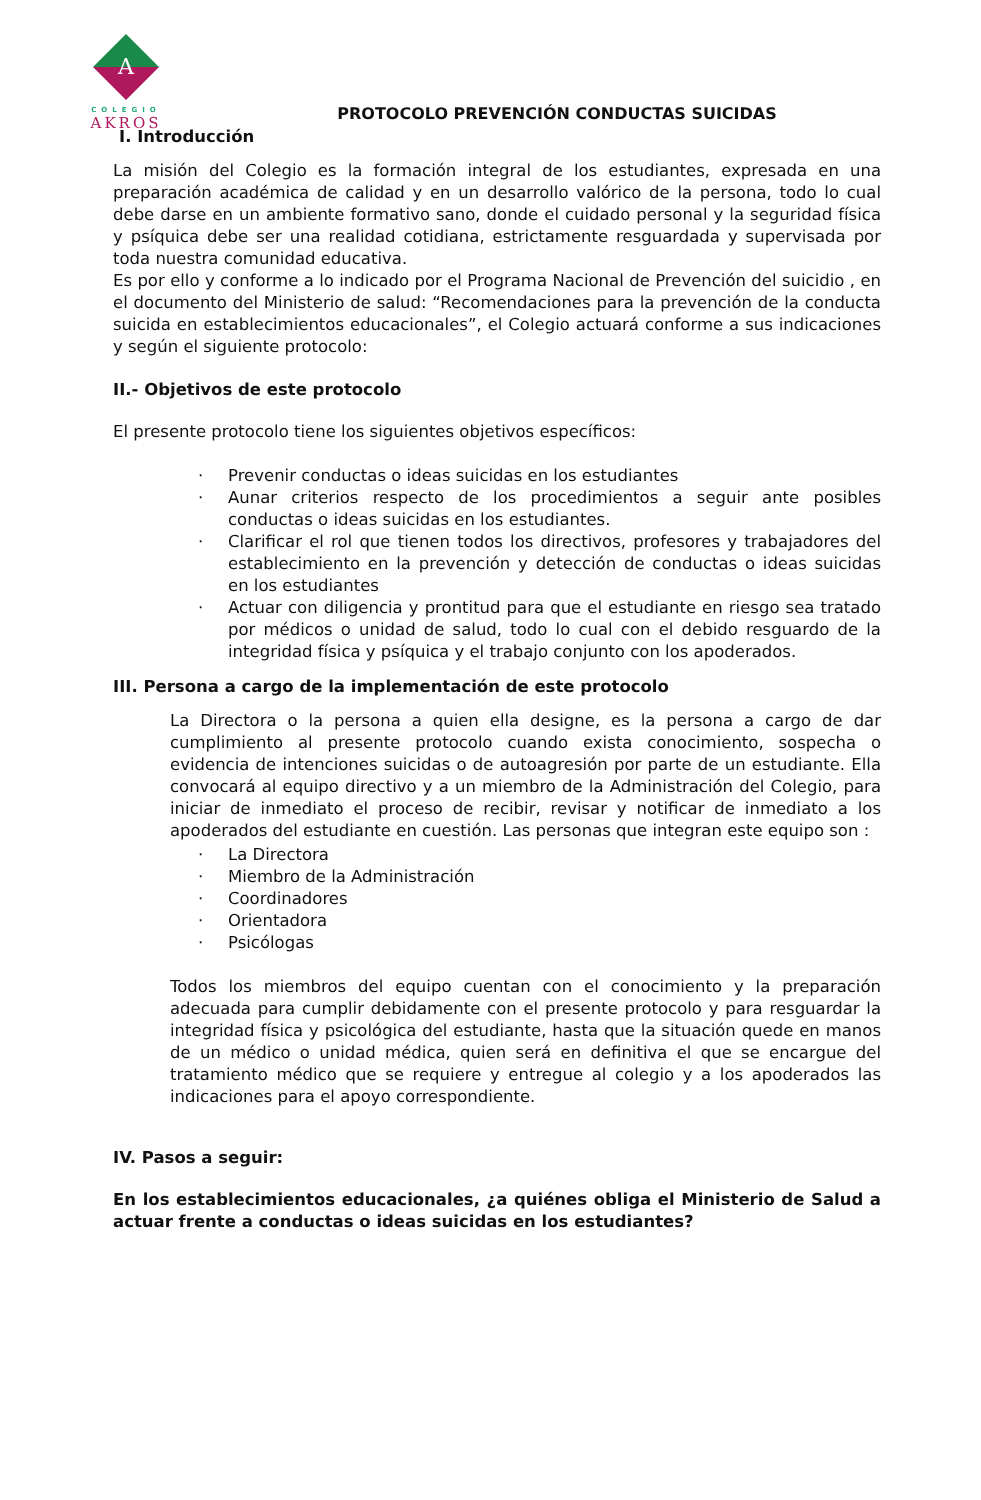A
COLEGIO
AKROS
PROTOCOLO PREVENCIÓN CONDUCTAS SUICIDAS
I. Introducción
La misión del Colegio es la formación integral de los estudiantes, expresada en una preparación académica de calidad y en un desarrollo valórico de la persona, todo lo cual debe darse en un ambiente formativo sano, donde el cuidado personal y la seguridad física y psíquica debe ser una realidad cotidiana, estrictamente resguardada y supervisada por toda nuestra comunidad educativa.
Es por ello y conforme a lo indicado por el Programa Nacional de Prevención del suicidio , en el documento del Ministerio de salud: “Recomendaciones para la prevención de la conducta suicida en establecimientos educacionales”, el Colegio actuará conforme a sus indicaciones y según el siguiente protocolo:
II.- Objetivos de este protocolo
El presente protocolo tiene los siguientes objetivos específicos:
· Prevenir conductas o ideas suicidas en los estudiantes
· Aunar criterios respecto de los procedimientos a seguir ante posibles conductas o ideas suicidas en los estudiantes.
· Clarificar el rol que tienen todos los directivos, profesores y trabajadores del establecimiento en la prevención y detección de conductas o ideas suicidas en los estudiantes
· Actuar con diligencia y prontitud para que el estudiante en riesgo sea tratado por médicos o unidad de salud, todo lo cual con el debido resguardo de la integridad física y psíquica y el trabajo conjunto con los apoderados.
III. Persona a cargo de la implementación de este protocolo
La Directora o la persona a quien ella designe, es la persona a cargo de dar cumplimiento al presente protocolo cuando exista conocimiento, sospecha o evidencia de intenciones suicidas o de autoagresión por parte de un estudiante. Ella convocará al equipo directivo y a un miembro de la Administración del Colegio, para iniciar de inmediato el proceso de recibir, revisar y notificar de inmediato a los apoderados del estudiante en cuestión. Las personas que integran este equipo son :
· La Directora
· Miembro de la Administración
· Coordinadores
· Orientadora
· Psicólogas
Todos los miembros del equipo cuentan con el conocimiento y la preparación adecuada para cumplir debidamente con el presente protocolo y para resguardar la integridad física y psicológica del estudiante, hasta que la situación quede en manos de un médico o unidad médica, quien será en definitiva el que se encargue del tratamiento médico que se requiere y entregue al colegio y a los apoderados las indicaciones para el apoyo correspondiente.
IV. Pasos a seguir:
En los establecimientos educacionales, ¿a quiénes obliga el Ministerio de Salud a actuar frente a conductas o ideas suicidas en los estudiantes?